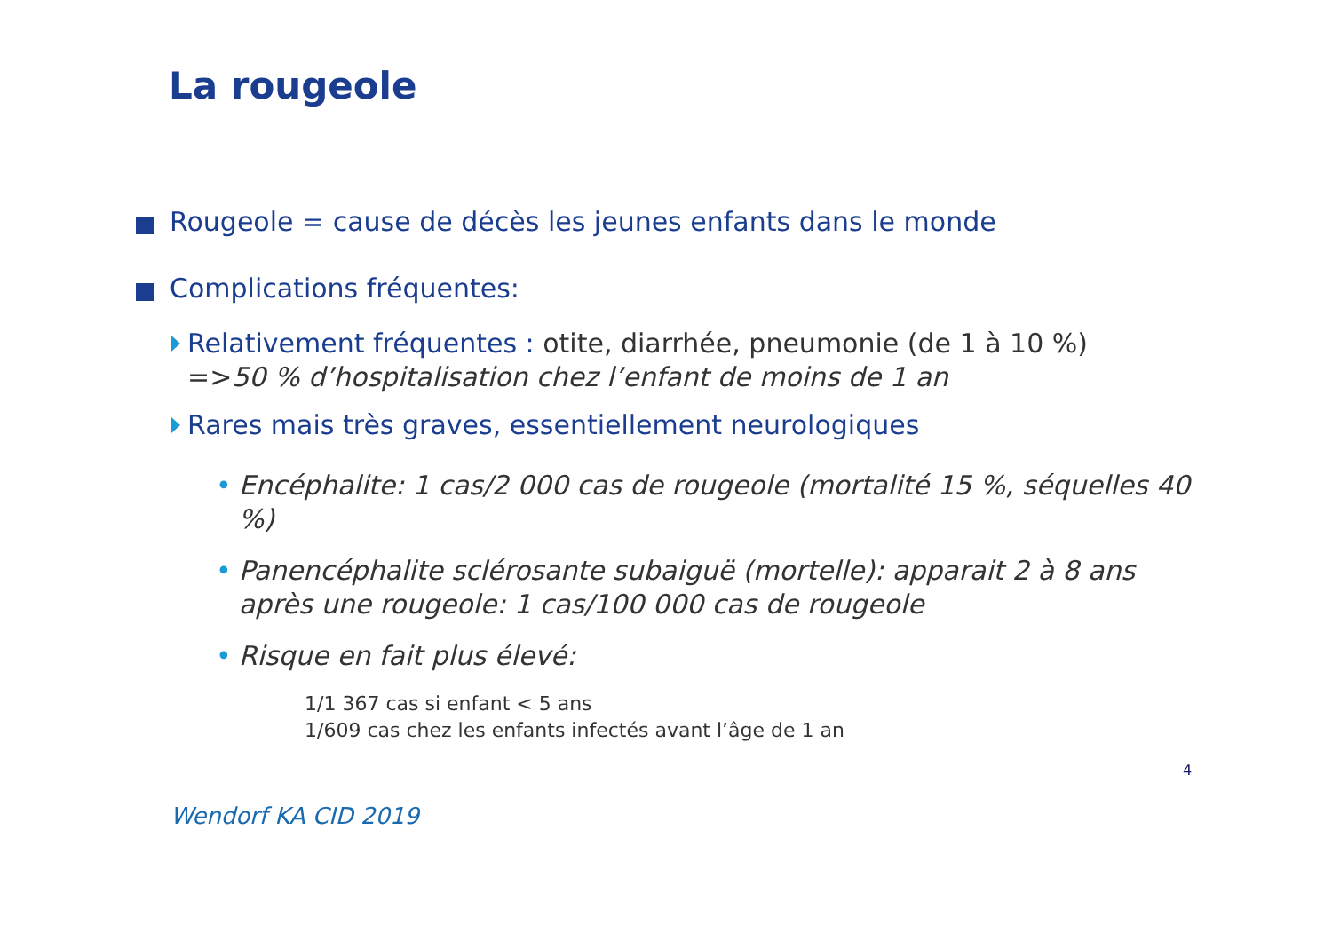La rougeole
Rougeole = cause de décès les jeunes enfants dans le monde
Complications fréquentes:
Relativement fréquentes : otite, diarrhée, pneumonie (de 1 à 10 %)
=>50 % d’hospitalisation chez l’enfant de moins de 1 an
Rares mais très graves, essentiellement neurologiques
• Encéphalite: 1 cas/2 000 cas de rougeole (mortalité 15 %, séquelles 40 %)
• Panencéphalite sclérosante subaiguë (mortelle): apparait 2 à 8 ans après une rougeole: 1 cas/100 000 cas de rougeole
• Risque en fait plus élevé:
1/1 367 cas si enfant < 5 ans
1/609 cas chez les enfants infectés avant l’âge de 1 an
4
Wendorf KA CID 2019